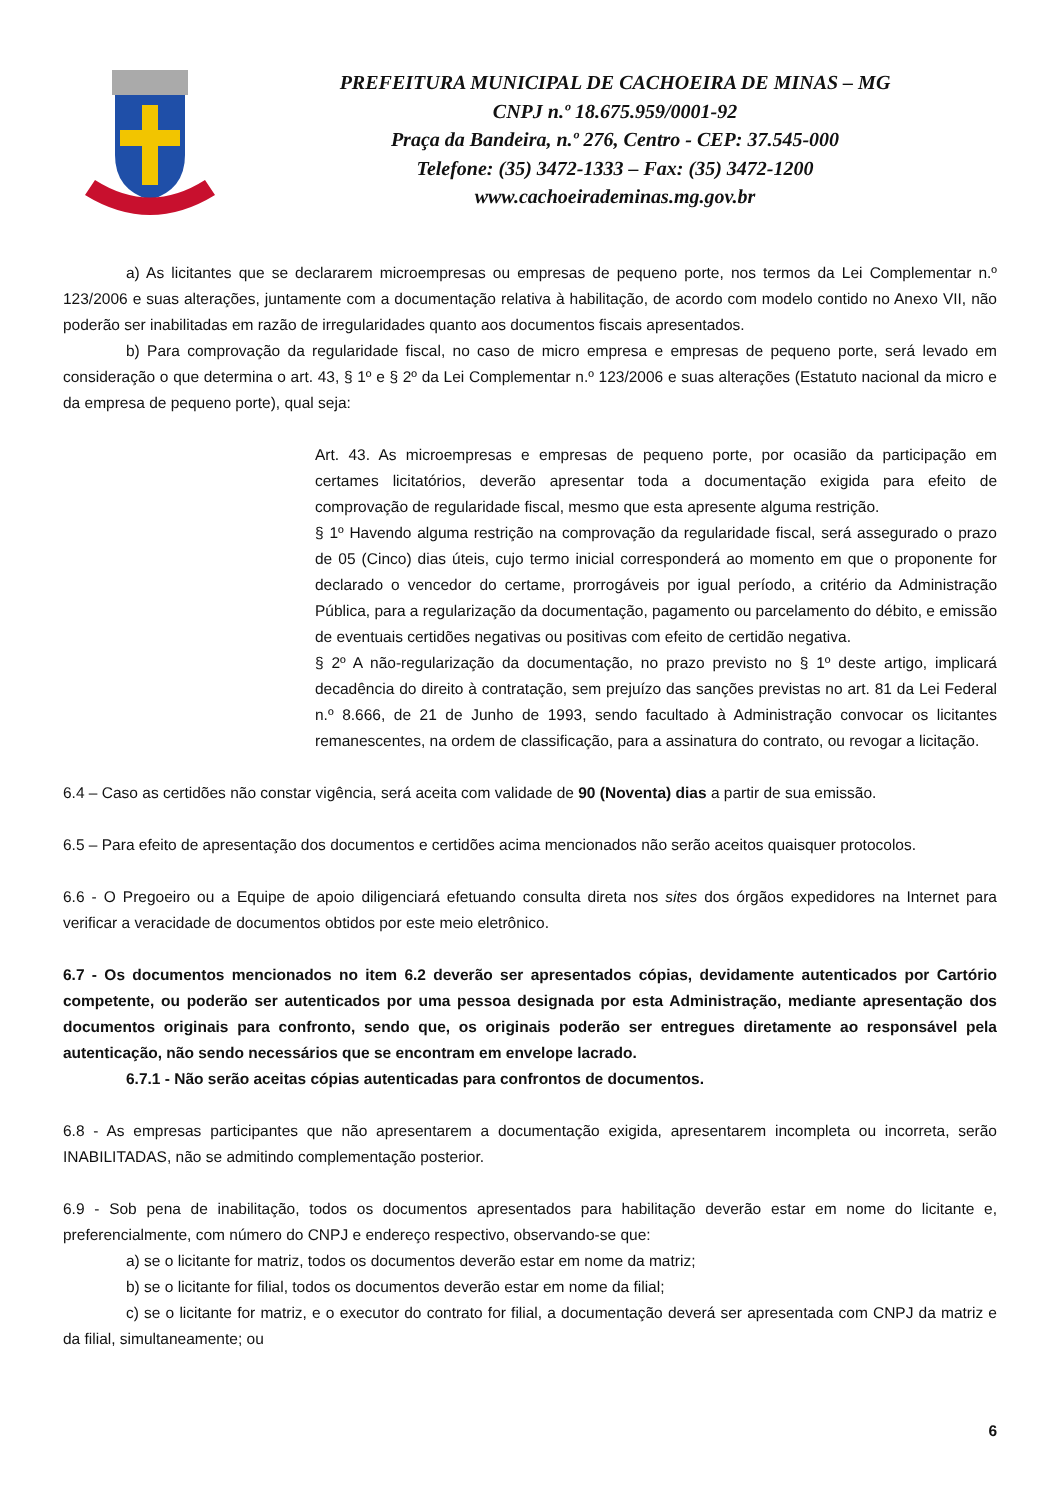PREFEITURA MUNICIPAL DE CACHOEIRA DE MINAS – MG
CNPJ n.º 18.675.959/0001-92
Praça da Bandeira, n.º 276, Centro - CEP: 37.545-000
Telefone: (35) 3472-1333 – Fax: (35) 3472-1200
www.cachoeirademinas.mg.gov.br
a) As licitantes que se declararem microempresas ou empresas de pequeno porte, nos termos da Lei Complementar n.º 123/2006 e suas alterações, juntamente com a documentação relativa à habilitação, de acordo com modelo contido no Anexo VII, não poderão ser inabilitadas em razão de irregularidades quanto aos documentos fiscais apresentados.
b) Para comprovação da regularidade fiscal, no caso de micro empresa e empresas de pequeno porte, será levado em consideração o que determina o art. 43, § 1º e § 2º da Lei Complementar n.º 123/2006 e suas alterações (Estatuto nacional da micro e da empresa de pequeno porte), qual seja:
Art. 43. As microempresas e empresas de pequeno porte, por ocasião da participação em certames licitatórios, deverão apresentar toda a documentação exigida para efeito de comprovação de regularidade fiscal, mesmo que esta apresente alguma restrição.
§ 1º Havendo alguma restrição na comprovação da regularidade fiscal, será assegurado o prazo de 05 (Cinco) dias úteis, cujo termo inicial corresponderá ao momento em que o proponente for declarado o vencedor do certame, prorrogáveis por igual período, a critério da Administração Pública, para a regularização da documentação, pagamento ou parcelamento do débito, e emissão de eventuais certidões negativas ou positivas com efeito de certidão negativa.
§ 2º A não-regularização da documentação, no prazo previsto no § 1º deste artigo, implicará decadência do direito à contratação, sem prejuízo das sanções previstas no art. 81 da Lei Federal n.º 8.666, de 21 de Junho de 1993, sendo facultado à Administração convocar os licitantes remanescentes, na ordem de classificação, para a assinatura do contrato, ou revogar a licitação.
6.4 – Caso as certidões não constar vigência, será aceita com validade de 90 (Noventa) dias a partir de sua emissão.
6.5 – Para efeito de apresentação dos documentos e certidões acima mencionados não serão aceitos quaisquer protocolos.
6.6 - O Pregoeiro ou a Equipe de apoio diligenciará efetuando consulta direta nos sites dos órgãos expedidores na Internet para verificar a veracidade de documentos obtidos por este meio eletrônico.
6.7 - Os documentos mencionados no item 6.2 deverão ser apresentados cópias, devidamente autenticados por Cartório competente, ou poderão ser autenticados por uma pessoa designada por esta Administração, mediante apresentação dos documentos originais para confronto, sendo que, os originais poderão ser entregues diretamente ao responsável pela autenticação, não sendo necessários que se encontram em envelope lacrado.
6.7.1 - Não serão aceitas cópias autenticadas para confrontos de documentos.
6.8 - As empresas participantes que não apresentarem a documentação exigida, apresentarem incompleta ou incorreta, serão INABILITADAS, não se admitindo complementação posterior.
6.9 - Sob pena de inabilitação, todos os documentos apresentados para habilitação deverão estar em nome do licitante e, preferencialmente, com número do CNPJ e endereço respectivo, observando-se que:
a) se o licitante for matriz, todos os documentos deverão estar em nome da matriz;
b) se o licitante for filial, todos os documentos deverão estar em nome da filial;
c) se o licitante for matriz, e o executor do contrato for filial, a documentação deverá ser apresentada com CNPJ da matriz e da filial, simultaneamente; ou
6